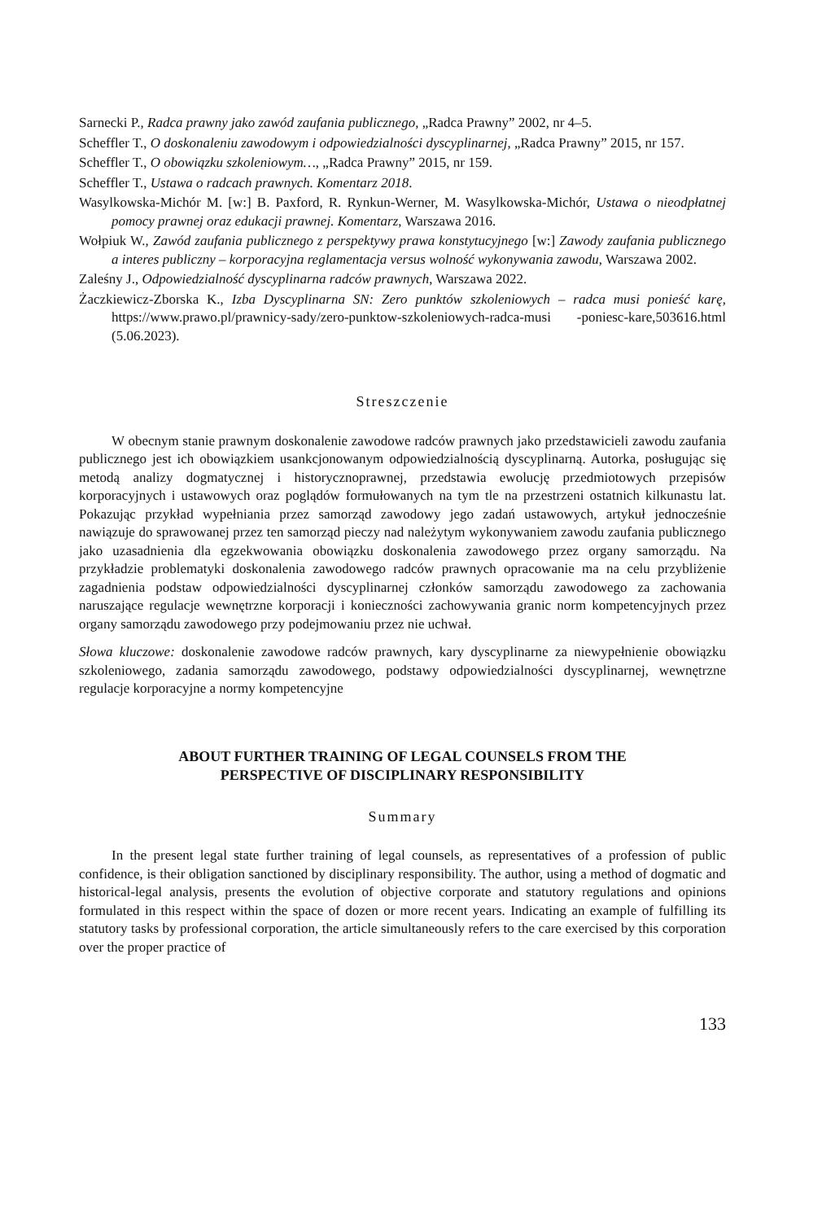Sarnecki P., Radca prawny jako zawód zaufania publicznego, „Radca Prawny” 2002, nr 4–5.
Scheffler T., O doskonaleniu zawodowym i odpowiedzialności dyscyplinarnej, „Radca Prawny” 2015, nr 157.
Scheffler T., O obowiązku szkoleniowym…, „Radca Prawny” 2015, nr 159.
Scheffler T., Ustawa o radcach prawnych. Komentarz 2018.
Wasylkowska-Michór M. [w:] B. Paxford, R. Rynkun-Werner, M. Wasylkowska-Michór, Ustawa o nieodpłatnej pomocy prawnej oraz edukacji prawnej. Komentarz, Warszawa 2016.
Wołpiuk W., Zawód zaufania publicznego z perspektywy prawa konstytucyjnego [w:] Zawody zaufania publicznego a interes publiczny – korporacyjna reglamentacja versus wolność wykonywania zawodu, Warszawa 2002.
Zaleśny J., Odpowiedzialność dyscyplinarna radców prawnych, Warszawa 2022.
Żaczkiewicz-Zborska K., Izba Dyscyplinarna SN: Zero punktów szkoleniowych – radca musi ponieść karę, https://www.prawo.pl/prawnicy-sady/zero-punktow-szkoleniowych-radca-musi -poniesc-kare,503616.html (5.06.2023).
Streszczenie
W obecnym stanie prawnym doskonalenie zawodowe radców prawnych jako przedstawicieli zawodu zaufania publicznego jest ich obowiązkiem usankcjonowanym odpowiedzialnością dyscyplinarną. Autorka, posługując się metodą analizy dogmatycznej i historycznoprawnej, przedstawia ewolucję przedmiotowych przepisów korporacyjnych i ustawowych oraz poglądów formułowanych na tym tle na przestrzeni ostatnich kilkunastu lat. Pokazując przykład wypełniania przez samorząd zawodowy jego zadań ustawowych, artykuł jednocześnie nawiązuje do sprawowanej przez ten samorząd pieczy nad należytym wykonywaniem zawodu zaufania publicznego jako uzasadnienia dla egzekwowania obowiązku doskonalenia zawodowego przez organy samorządu. Na przykładzie problematyki doskonalenia zawodowego radców prawnych opracowanie ma na celu przybliżenie zagadnienia podstaw odpowiedzialności dyscyplinarnej członków samorządu zawodowego za zachowania naruszające regulacje wewnętrzne korporacji i konieczności zachowywania granic norm kompetencyjnych przez organy samorządu zawodowego przy podejmowaniu przez nie uchwał.
Słowa kluczowe: doskonalenie zawodowe radców prawnych, kary dyscyplinarne za niewypełnienie obowiązku szkoleniowego, zadania samorządu zawodowego, podstawy odpowiedzialności dyscyplinarnej, wewnętrzne regulacje korporacyjne a normy kompetencyjne
ABOUT FURTHER TRAINING OF LEGAL COUNSELS FROM THE
PERSPECTIVE OF DISCIPLINARY RESPONSIBILITY
Summary
In the present legal state further training of legal counsels, as representatives of a profession of public confidence, is their obligation sanctioned by disciplinary responsibility. The author, using a method of dogmatic and historical-legal analysis, presents the evolution of objective corporate and statutory regulations and opinions formulated in this respect within the space of dozen or more recent years. Indicating an example of fulfilling its statutory tasks by professional corporation, the article simultaneously refers to the care exercised by this corporation over the proper practice of
133